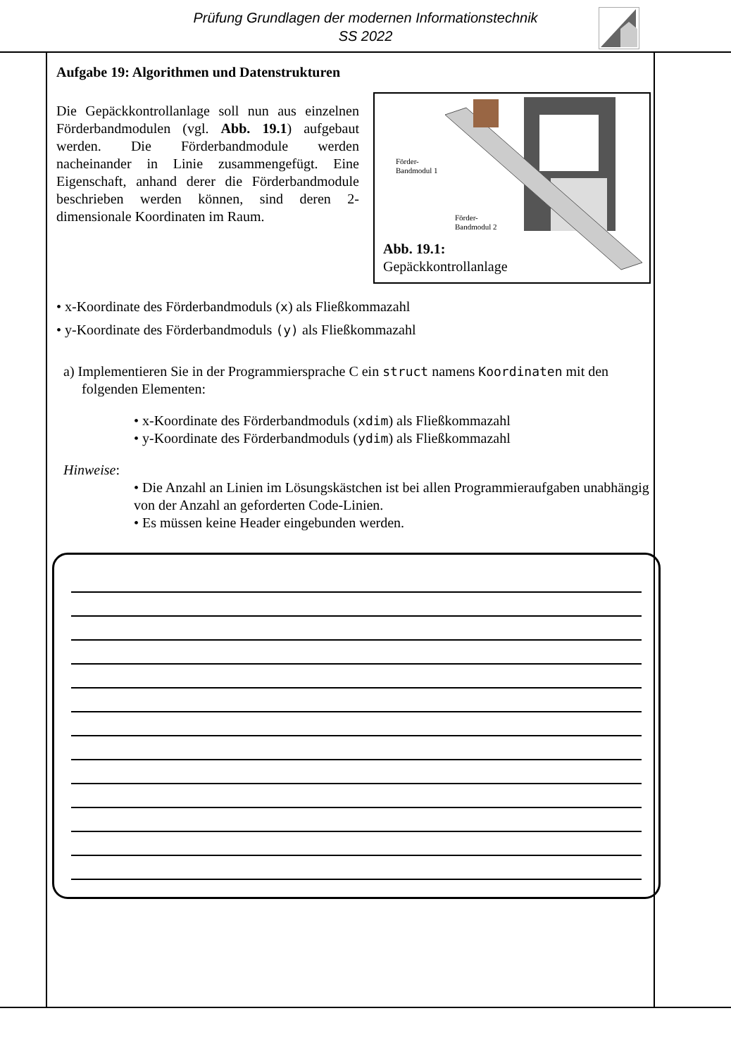Prüfung Grundlagen der modernen Informationstechnik
SS 2022
Aufgabe 19: Algorithmen und Datenstrukturen
Die Gepäckkontrollanlage soll nun aus einzelnen Förderbandmodulen (vgl. Abb. 19.1) aufgebaut werden. Die Förderbandmodule werden nacheinander in Linie zusammengefügt. Eine Eigenschaft, anhand derer die Förderbandmodule beschrieben werden können, sind deren 2-dimensionale Koordinaten im Raum.
Förder-
Bandmodul 1
Förder-
Bandmodul 2
Abb. 19.1:
Gepäckkontrollanlage
• x-Koordinate des Förderbandmoduls (x) als Fließkommazahl
• y-Koordinate des Förderbandmoduls (y) als Fließkommazahl
a) Implementieren Sie in der Programmiersprache C ein struct namens Koordinaten mit den folgenden Elementen:
• x-Koordinate des Förderbandmoduls (xdim) als Fließkommazahl
• y-Koordinate des Förderbandmoduls (ydim) als Fließkommazahl
Hinweise:
• Die Anzahl an Linien im Lösungskästchen ist bei allen Programmieraufgaben unabhängig von der Anzahl an geforderten Code-Linien.
• Es müssen keine Header eingebunden werden.